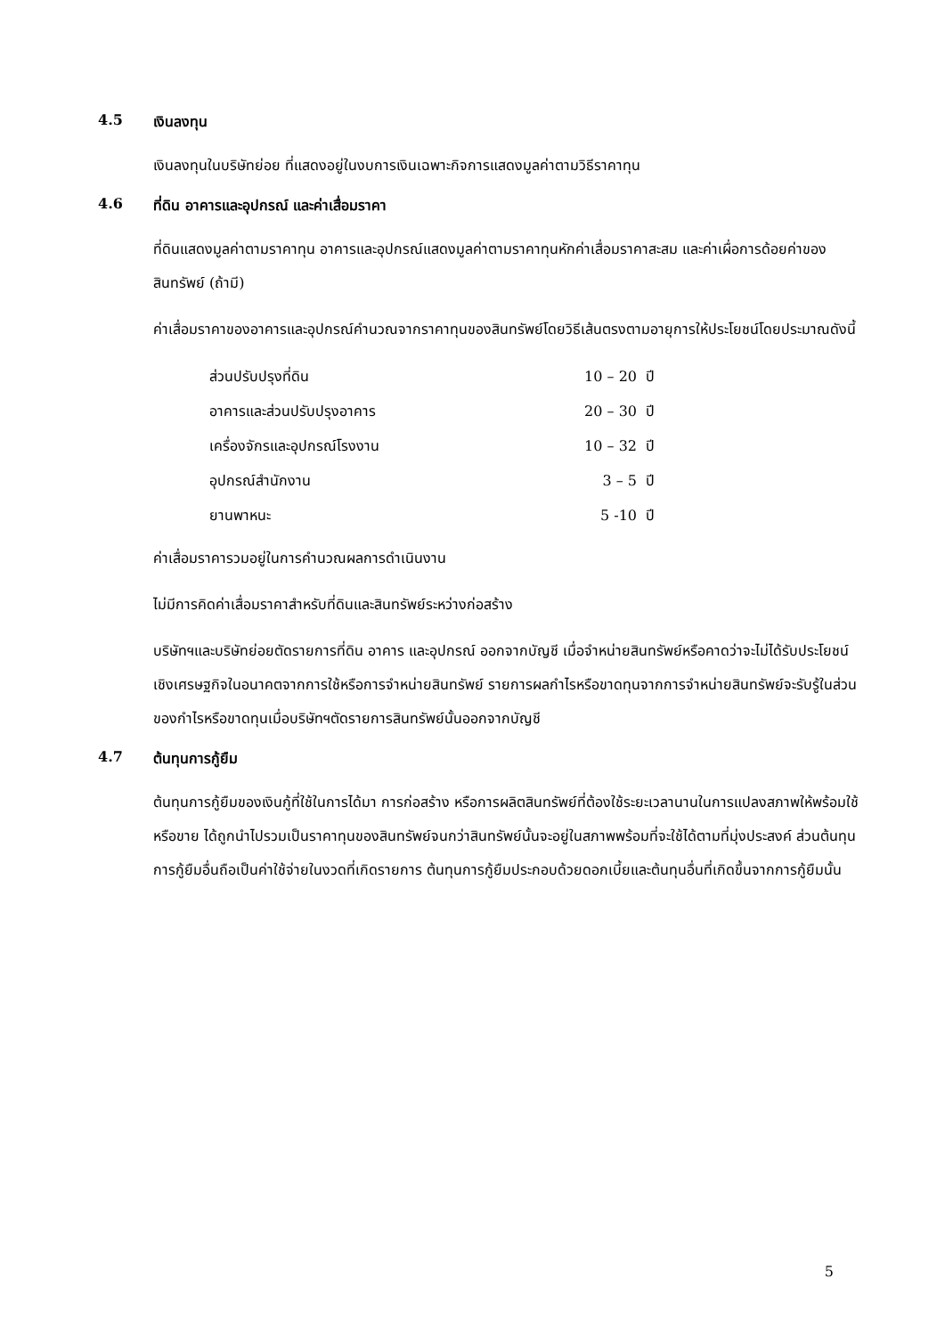4.5 เงินลงทุน
เงินลงทุนในบริษัทย่อย ที่แสดงอยู่ในงบการเงินเฉพาะกิจการแสดงมูลค่าตามวิธีราคาทุน
4.6 ที่ดิน อาคารและอุปกรณ์ และค่าเสื่อมราคา
ที่ดินแสดงมูลค่าตามราคาทุน อาคารและอุปกรณ์แสดงมูลค่าตามราคาทุนหักค่าเสื่อมราคาสะสม และค่าเผื่อการด้อยค่าของสินทรัพย์ (ถ้ามี)
ค่าเสื่อมราคาของอาคารและอุปกรณ์คำนวณจากราคาทุนของสินทรัพย์โดยวิธีเส้นตรงตามอายุการให้ประโยชน์โดยประมาณดังนี้
| ส่วนปรับปรุงที่ดิน | 10 – 20 | ปี |
| อาคารและส่วนปรับปรุงอาคาร | 20 – 30 | ปี |
| เครื่องจักรและอุปกรณ์โรงงาน | 10 – 32 | ปี |
| อุปกรณ์สำนักงาน | 3 – 5 | ปี |
| ยานพาหนะ | 5 -10 | ปี |
ค่าเสื่อมราคารวมอยู่ในการคำนวณผลการดำเนินงาน
ไม่มีการคิดค่าเสื่อมราคาสำหรับที่ดินและสินทรัพย์ระหว่างก่อสร้าง
บริษัทฯและบริษัทย่อยตัดรายการที่ดิน อาคาร และอุปกรณ์ ออกจากบัญชี เมื่อจำหน่ายสินทรัพย์หรือคาดว่าจะไม่ได้รับประโยชน์เชิงเศรษฐกิจในอนาคตจากการใช้หรือการจำหน่ายสินทรัพย์ รายการผลกำไรหรือขาดทุนจากการจำหน่ายสินทรัพย์จะรับรู้ในส่วนของกำไรหรือขาดทุนเมื่อบริษัทฯตัดรายการสินทรัพย์นั้นออกจากบัญชี
4.7 ต้นทุนการกู้ยืม
ต้นทุนการกู้ยืมของเงินกู้ที่ใช้ในการได้มา การก่อสร้าง หรือการผลิตสินทรัพย์ที่ต้องใช้ระยะเวลานานในการแปลงสภาพให้พร้อมใช้หรือขาย ได้ถูกนำไปรวมเป็นราคาทุนของสินทรัพย์จนกว่าสินทรัพย์นั้นจะอยู่ในสภาพพร้อมที่จะใช้ได้ตามที่มุ่งประสงค์ ส่วนต้นทุนการกู้ยืมอื่นถือเป็นค่าใช้จ่ายในงวดที่เกิดรายการ ต้นทุนการกู้ยืมประกอบด้วยดอกเบี้ยและต้นทุนอื่นที่เกิดขึ้นจากการกู้ยืมนั้น
5